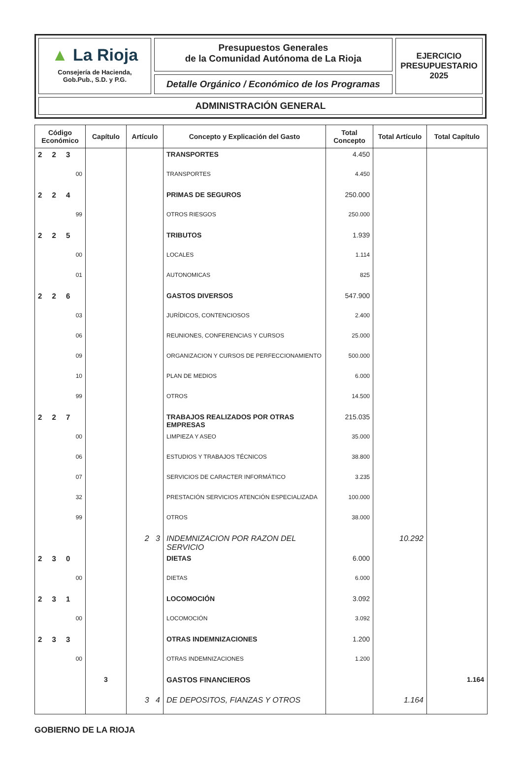▲ La Rioja
Consejería de Hacienda,
Gob.Pub., S.D. y P.G.
Presupuestos Generales
de la Comunidad Autónoma de La Rioja
Detalle Orgánico / Económico de los Programas
EJERCICIO
PRESUPUESTARIO
2025
ADMINISTRACIÓN GENERAL
| Código Económico | Capítulo | Artículo | Concepto y Explicación del Gasto | Total Concepto | Total Artículo | Total Capítulo |
| --- | --- | --- | --- | --- | --- | --- |
| 2 2 3 | | | TRANSPORTES | 4.450 | | |
| 00 | | | TRANSPORTES | 4.450 | | |
| 2 2 4 | | | PRIMAS DE SEGUROS | 250.000 | | |
| 99 | | | OTROS RIESGOS | 250.000 | | |
| 2 2 5 | | | TRIBUTOS | 1.939 | | |
| 00 | | | LOCALES | 1.114 | | |
| 01 | | | AUTONOMICAS | 825 | | |
| 2 2 6 | | | GASTOS DIVERSOS | 547.900 | | |
| 03 | | | JURÍDICOS, CONTENCIOSOS | 2.400 | | |
| 06 | | | REUNIONES, CONFERENCIAS Y CURSOS | 25.000 | | |
| 09 | | | ORGANIZACION Y CURSOS DE PERFECCIONAMIENTO | 500.000 | | |
| 10 | | | PLAN DE MEDIOS | 6.000 | | |
| 99 | | | OTROS | 14.500 | | |
| 2 2 7 | | | TRABAJOS REALIZADOS POR OTRAS EMPRESAS | 215.035 | | |
| 00 | | | LIMPIEZA Y ASEO | 35.000 | | |
| 06 | | | ESTUDIOS Y TRABAJOS TÉCNICOS | 38.800 | | |
| 07 | | | SERVICIOS DE CARACTER INFORMÁTICO | 3.235 | | |
| 32 | | | PRESTACIÓN SERVICIOS ATENCIÓN ESPECIALIZADA | 100.000 | | |
| 99 | | | OTROS | 38.000 | | |
| | | 2 3 | INDEMNIZACION POR RAZON DEL SERVICIO | | 10.292 | |
| 2 3 0 | | | DIETAS | 6.000 | | |
| 00 | | | DIETAS | 6.000 | | |
| 2 3 1 | | | LOCOMOCIÓN | 3.092 | | |
| 00 | | | LOCOMOCIÓN | 3.092 | | |
| 2 3 3 | | | OTRAS INDEMNIZACIONES | 1.200 | | |
| 00 | | | OTRAS INDEMNIZACIONES | 1.200 | | |
| | 3 | | GASTOS FINANCIEROS | | | 1.164 |
| | | 3 4 | DE DEPOSITOS, FIANZAS Y OTROS | | 1.164 | |
GOBIERNO DE LA RIOJA